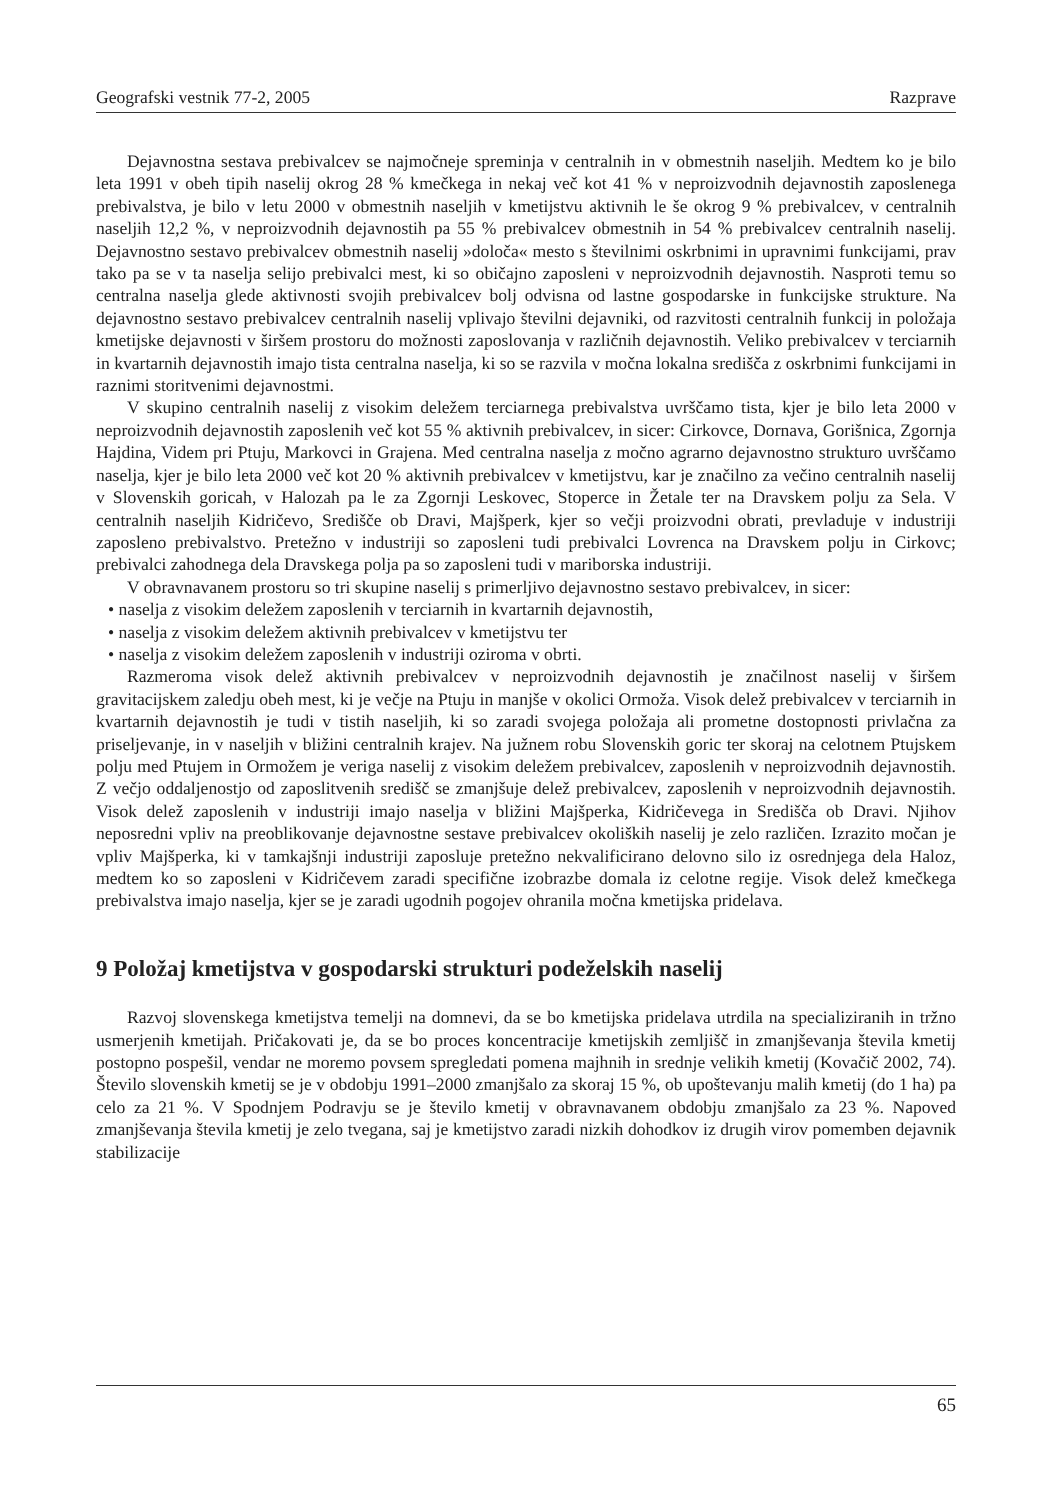Geografski vestnik 77-2, 2005 Razprave
Dejavnostna sestava prebivalcev se najmočneje spreminja v centralnih in v obmestnih naseljih. Medtem ko je bilo leta 1991 v obeh tipih naselij okrog 28 % kmečkega in nekaj več kot 41 % v neproizvodnih dejavnostih zaposlenega prebivalstva, je bilo v letu 2000 v obmestnih naseljih v kmetijstvu aktivnih le še okrog 9 % prebivalcev, v centralnih naseljih 12,2 %, v neproizvodnih dejavnostih pa 55 % prebivalcev obmestnih in 54 % prebivalcev centralnih naselij. Dejavnostno sestavo prebivalcev obmestnih naselij »določa« mesto s številnimi oskrbnimi in upravnimi funkcijami, prav tako pa se v ta naselja selijo prebivalci mest, ki so običajno zaposleni v neproizvodnih dejavnostih. Nasproti temu so centralna naselja glede aktivnosti svojih prebivalcev bolj odvisna od lastne gospodarske in funkcijske strukture. Na dejavnostno sestavo prebivalcev centralnih naselij vplivajo številni dejavniki, od razvitosti centralnih funkcij in položaja kmetijske dejavnosti v širšem prostoru do možnosti zaposlovanja v različnih dejavnostih. Veliko prebivalcev v terciarnih in kvartarnih dejavnostih imajo tista centralna naselja, ki so se razvila v močna lokalna središča z oskrbnimi funkcijami in raznimi storitvenimi dejavnostmi.
V skupino centralnih naselij z visokim deležem terciarnega prebivalstva uvrščamo tista, kjer je bilo leta 2000 v neproizvodnih dejavnostih zaposlenih več kot 55 % aktivnih prebivalcev, in sicer: Cirkovce, Dornava, Gorišnica, Zgornja Hajdina, Videm pri Ptuju, Markovci in Grajena. Med centralna naselja z močno agrarno dejavnostno strukturo uvrščamo naselja, kjer je bilo leta 2000 več kot 20 % aktivnih prebivalcev v kmetijstvu, kar je značilno za večino centralnih naselij v Slovenskih goricah, v Halozah pa le za Zgornji Leskovec, Stoperce in Žetale ter na Dravskem polju za Sela. V centralnih naseljih Kidričevo, Središče ob Dravi, Majšperk, kjer so večji proizvodni obrati, prevladuje v industriji zaposleno prebivalstvo. Pretežno v industriji so zaposleni tudi prebivalci Lovrenca na Dravskem polju in Cirkovc; prebivalci zahodnega dela Dravskega polja pa so zaposleni tudi v mariborska industriji.
V obravnavanem prostoru so tri skupine naselij s primerljivo dejavnostno sestavo prebivalcev, in sicer:
• naselja z visokim deležem zaposlenih v terciarnih in kvartarnih dejavnostih,
• naselja z visokim deležem aktivnih prebivalcev v kmetijstvu ter
• naselja z visokim deležem zaposlenih v industriji oziroma v obrti.
Razmeroma visok delež aktivnih prebivalcev v neproizvodnih dejavnostih je značilnost naselij v širšem gravitacijskem zaledju obeh mest, ki je večje na Ptuju in manjše v okolici Ormoža. Visok delež prebivalcev v terciarnih in kvartarnih dejavnostih je tudi v tistih naseljih, ki so zaradi svojega položaja ali prometne dostopnosti privlačna za priseljevanje, in v naseljih v bližini centralnih krajev. Na južnem robu Slovenskih goric ter skoraj na celotnem Ptujskem polju med Ptujem in Ormožem je veriga naselij z visokim deležem prebivalcev, zaposlenih v neproizvodnih dejavnostih. Z večjo oddaljenostjo od zaposlitvenih središč se zmanjšuje delež prebivalcev, zaposlenih v neproizvodnih dejavnostih. Visok delež zaposlenih v industriji imajo naselja v bližini Majšperka, Kidričevega in Središča ob Dravi. Njihov neposredni vpliv na preoblikovanje dejavnostne sestave prebivalcev okoliških naselij je zelo različen. Izrazito močan je vpliv Majšperka, ki v tamkajšnji industriji zaposluje pretežno nekvalificirano delovno silo iz osrednjega dela Haloz, medtem ko so zaposleni v Kidričevem zaradi specifične izobrazbe domala iz celotne regije. Visok delež kmečkega prebivalstva imajo naselja, kjer se je zaradi ugodnih pogojev ohranila močna kmetijska pridelava.
9 Položaj kmetijstva v gospodarski strukturi podeželskih naselij
Razvoj slovenskega kmetijstva temelji na domnevi, da se bo kmetijska pridelava utrdila na specializiranih in tržno usmerjenih kmetijah. Pričakovati je, da se bo proces koncentracije kmetijskih zemljišč in zmanjševanja števila kmetij postopno pospešil, vendar ne moremo povsem spregledati pomena majhnih in srednje velikih kmetij (Kovačič 2002, 74). Število slovenskih kmetij se je v obdobju 1991–2000 zmanjšalo za skoraj 15 %, ob upoštevanju malih kmetij (do 1 ha) pa celo za 21 %. V Spodnjem Podravju se je število kmetij v obravnavanem obdobju zmanjšalo za 23 %. Napoved zmanjševanja števila kmetij je zelo tvegana, saj je kmetijstvo zaradi nizkih dohodkov iz drugih virov pomemben dejavnik stabilizacije
65